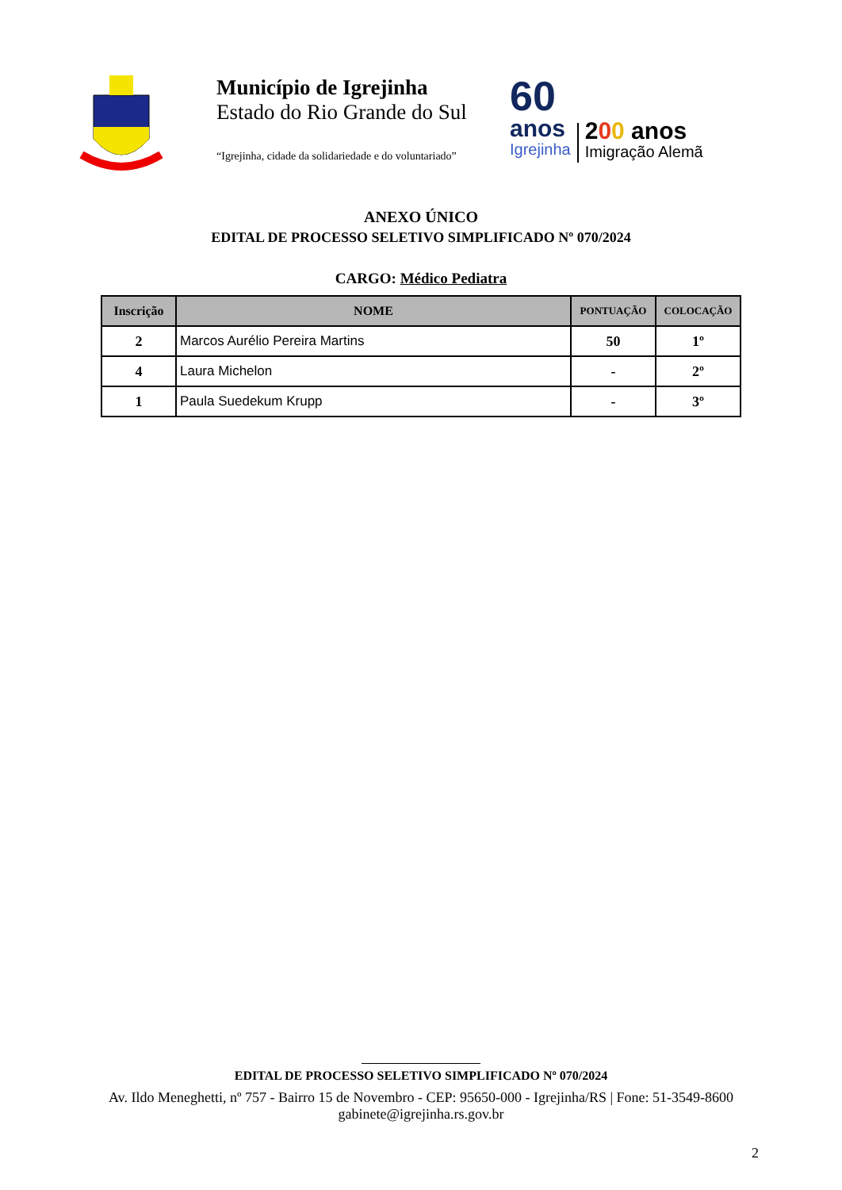Município de Igrejinha
Estado do Rio Grande do Sul
“Igrejinha, cidade da solidariedade e do voluntariado”
60
anos
Igrejinha
200 anos
Imigração Alemã
ANEXO ÚNICO
EDITAL DE PROCESSO SELETIVO SIMPLIFICADO Nº 070/2024
CARGO: Médico Pediatra
| Inscrição | NOME | PONTUAÇÃO | COLOCAÇÃO |
| --- | --- | --- | --- |
| 2 | Marcos Aurélio Pereira Martins | 50 | 1º |
| 4 | Laura Michelon | - | 2º |
| 1 | Paula Suedekum Krupp | - | 3º |
EDITAL DE PROCESSO SELETIVO SIMPLIFICADO Nº 070/2024
Av. Ildo Meneghetti, nº 757 - Bairro 15 de Novembro - CEP: 95650-000 - Igrejinha/RS | Fone: 51-3549-8600
gabinete@igrejinha.rs.gov.br
2